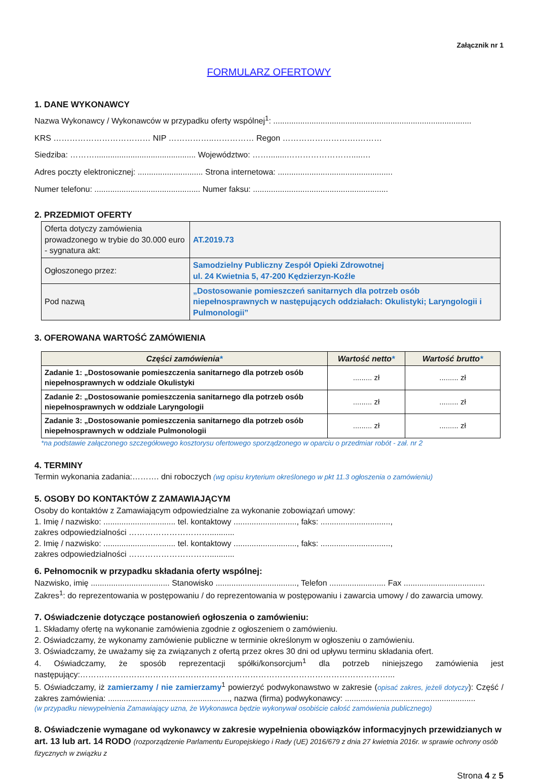Załącznik nr 1
FORMULARZ OFERTOWY
1. DANE WYKONAWCY
Nazwa Wykonawcy / Wykonawców w przypadku oferty wspólnej<sup>1</sup>: ........................................................................................
KRS ……………………………… NIP ……………..…………… Regon ……………………….………
Siedziba: ………............................................. Województwo: ……........…………………….....…
Adres poczty elektronicznej: ............................. Strona internetowa: ...................................................
Numer telefonu: ............................................... Numer faksu: ............................................................
2. PRZEDMIOT OFERTY
| Oferta dotyczy zamówienia prowadzonego w trybie do 30.000 euro - sygnatura akt: | AT.2019.73 |
| Ogłoszonego przez: | Samodzielny Publiczny Zespół Opieki Zdrowotnej ul. 24 Kwietnia 5, 47-200 Kędzierzyn-Koźle |
| Pod nazwą | „Dostosowanie pomieszczeń sanitarnych dla potrzeb osób niepełnosprawnych w następujących oddziałach: Okulistyki; Laryngologii i Pulmonologii” |
3. OFEROWANA WARTOŚĆ ZAMÓWIENIA
| Części zamówienia * | Wartość netto * | Wartość brutto * |
| --- | --- | --- |
| Zadanie 1: „Dostosowanie pomieszczenia sanitarnego dla potrzeb osób niepełnosprawnych w oddziale Okulistyki | ......... zł | ......... zł |
| Zadanie 2: „Dostosowanie pomieszczenia sanitarnego dla potrzeb osób niepełnosprawnych w oddziale Laryngologii | ......... zł | ......... zł |
| Zadanie 3: „Dostosowanie pomieszczenia sanitarnego dla potrzeb osób niepełnosprawnych w oddziale Pulmonologii | ......... zł | ......... zł |
*na podstawie załączonego szczegółowego kosztorysu ofertowego sporządzonego w oparciu o przedmiar robót - zał. nr 2
4. TERMINY
Termin wykonania zadania:………. dni roboczych (wg opisu kryterium określonego w pkt 11.3 ogłoszenia o zamówieniu)
5. OSOBY DO KONTAKTÓW Z ZAMAWIAJĄCYM
Osoby do kontaktów z Zamawiającym odpowiedzialne za wykonanie zobowiązań umowy:
1. Imię / nazwisko: ................................ tel. kontaktowy ............................, faks: ...............................,
zakres odpowiedzialności …………………………...........
2. Imię / nazwisko: ................................ tel. kontaktowy ............................, faks: ...............................,
zakres odpowiedzialności …………………………...........
6. Pełnomocnik w przypadku składania oferty wspólnej:
Nazwisko, imię ................................... Stanowisko ...................................., Telefon ......................... Fax ....................................
Zakres<sup>1</sup>: do reprezentowania w postępowaniu / do reprezentowania w postępowaniu i zawarcia umowy / do zawarcia umowy.
7. Oświadczenie dotyczące postanowień ogłoszenia o zamówieniu:
1. Składamy ofertę na wykonanie zamówienia zgodnie z ogłoszeniem o zamówieniu.
2. Oświadczamy, że wykonamy zamówienie publiczne w terminie określonym w ogłoszeniu o zamówieniu.
3. Oświadczamy, że uważamy się za związanych z ofertą przez okres 30 dni od upływu terminu składania ofert.
4. Oświadczamy, że sposób reprezentacji spółki/konsorcjum<sup>1</sup> dla potrzeb niniejszego zamówienia jest następujący:……………………………………………………………………………………………………...
5. Oświadczamy, iż zamierzamy / nie zamierzamy<sup>1</sup> powierzyć podwykonawstwo w zakresie (opisać zakres, jeżeli dotyczy): Część / zakres zamówienia: ......................................................, nazwa (firma) podwykonawcy: ..........................................................
(w przypadku niewypełnienia Zamawiający uzna, że Wykonawca będzie wykonywał osobiście całość zamówienia publicznego)
8. Oświadczenie wymagane od wykonawcy w zakresie wypełnienia obowiązków informacyjnych przewidzianych w art. 13 lub art. 14 RODO (rozporządzenie Parlamentu Europejskiego i Rady (UE) 2016/679 z dnia 27 kwietnia 2016r. w sprawie ochrony osób fizycznych w związku z
Strona 4 z 5